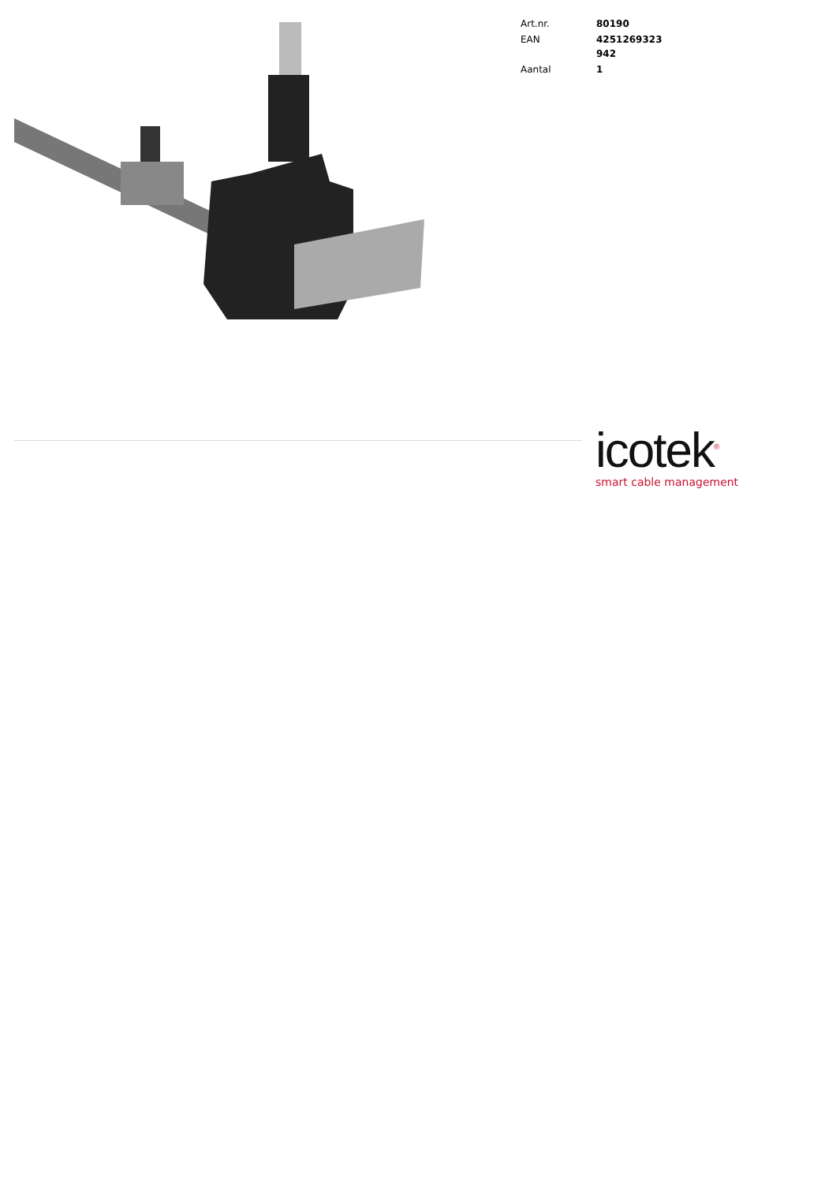| Art.nr. | 80190 |
| EAN | 4251269323 942 |
| Aantal | 1 |
icotek<sup>®</sup>
smart cable management